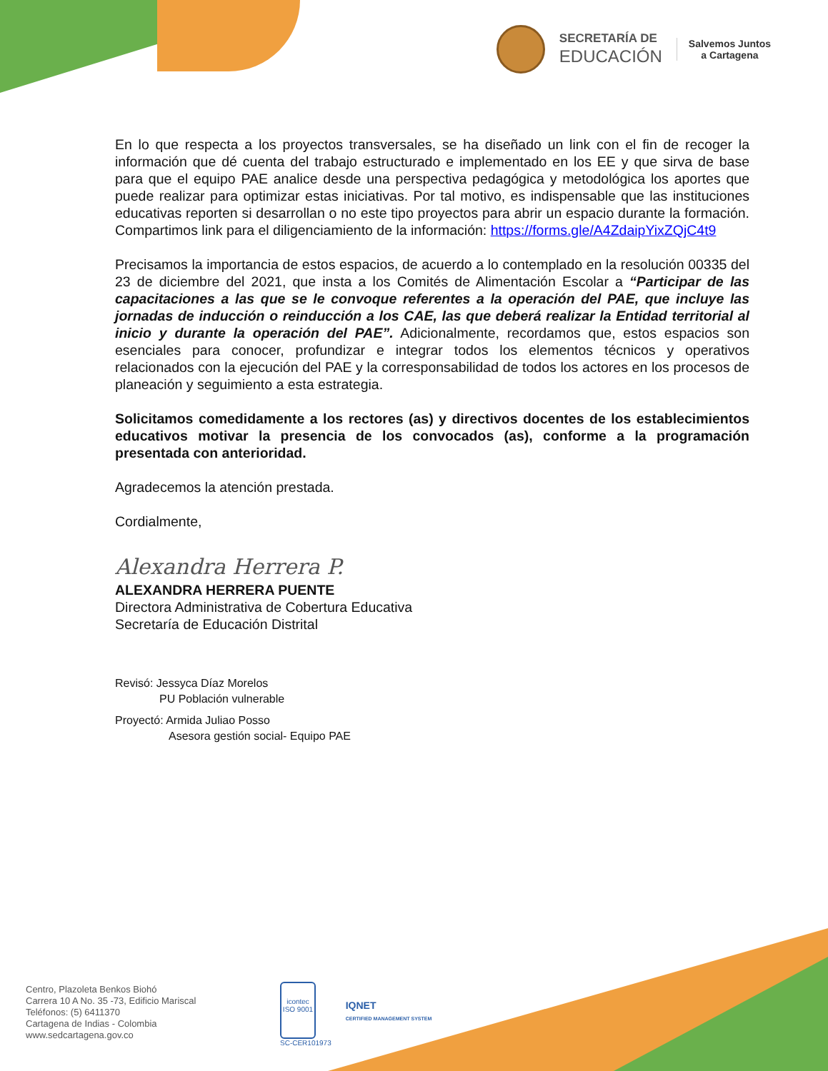SECRETARÍA DE
EDUCACIÓN
Salvemos Juntos
a Cartagena
En lo que respecta a los proyectos transversales, se ha diseñado un link con el fin de recoger la información que dé cuenta del trabajo estructurado e implementado en los EE y que sirva de base para que el equipo PAE analice desde una perspectiva pedagógica y metodológica los aportes que puede realizar para optimizar estas iniciativas. Por tal motivo, es indispensable que las instituciones educativas reporten si desarrollan o no este tipo proyectos para abrir un espacio durante la formación. Compartimos link para el diligenciamiento de la información: https://forms.gle/A4ZdaipYixZQjC4t9
Precisamos la importancia de estos espacios, de acuerdo a lo contemplado en la resolución 00335 del 23 de diciembre del 2021, que insta a los Comités de Alimentación Escolar a “Participar de las capacitaciones a las que se le convoque referentes a la operación del PAE, que incluye las jornadas de inducción o reinducción a los CAE, las que deberá realizar la Entidad territorial al inicio y durante la operación del PAE”. Adicionalmente, recordamos que, estos espacios son esenciales para conocer, profundizar e integrar todos los elementos técnicos y operativos relacionados con la ejecución del PAE y la corresponsabilidad de todos los actores en los procesos de planeación y seguimiento a esta estrategia.
Solicitamos comedidamente a los rectores (as) y directivos docentes de los establecimientos educativos motivar la presencia de los convocados (as), conforme a la programación presentada con anterioridad.
Agradecemos la atención prestada.
Cordialmente,
Alexandra Herrera P.
ALEXANDRA HERRERA PUENTE
Directora Administrativa de Cobertura Educativa
Secretaría de Educación Distrital
Revisó: Jessyca Díaz Morelos
PU Población vulnerable
Proyectó: Armida Juliao Posso
Asesora gestión social- Equipo PAE
Centro, Plazoleta Benkos Biohó
Carrera 10 A No. 35 -73, Edificio Mariscal
Teléfonos: (5) 6411370
Cartagena de Indias - Colombia
www.sedcartagena.gov.co
icontec
ISO 9001
SC-CER101973
IQNET
CERTIFIED MANAGEMENT SYSTEM